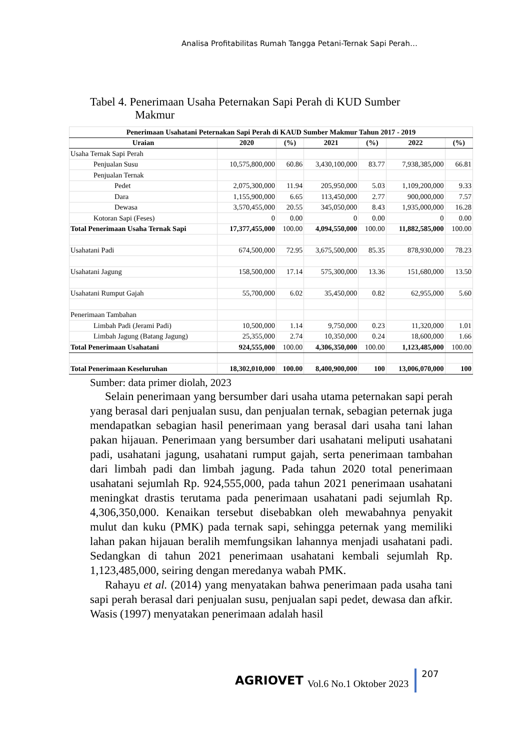Analisa Profitabilitas Rumah Tangga Petani-Ternak Sapi Perah…
Tabel 4. Penerimaan Usaha Peternakan Sapi Perah di KUD Sumber
Makmur
| Penerimaan Usahatani Peternakan Sapi Perah di KAUD Sumber Makmur Tahun 2017 - 2019 | | | | | | |
| --- | --- | --- | --- | --- | --- | --- |
| Uraian | 2020 | (%) | 2021 | (%) | 2022 | (%) |
| Usaha Ternak Sapi Perah | | | | | | |
| Penjualan Susu | 10,575,800,000 | 60.86 | 3,430,100,000 | 83.77 | 7,938,385,000 | 66.81 |
| Penjualan Ternak | | | | | | |
| Pedet | 2,075,300,000 | 11.94 | 205,950,000 | 5.03 | 1,109,200,000 | 9.33 |
| Dara | 1,155,900,000 | 6.65 | 113,450,000 | 2.77 | 900,000,000 | 7.57 |
| Dewasa | 3,570,455,000 | 20.55 | 345,050,000 | 8.43 | 1,935,000,000 | 16.28 |
| Kotoran Sapi (Feses) | 0 | 0.00 | 0 | 0.00 | 0 | 0.00 |
| Total Penerimaan Usaha Ternak Sapi | 17,377,455,000 | 100.00 | 4,094,550,000 | 100.00 | 11,882,585,000 | 100.00 |
| Usahatani Padi | 674,500,000 | 72.95 | 3,675,500,000 | 85.35 | 878,930,000 | 78.23 |
| Usahatani Jagung | 158,500,000 | 17.14 | 575,300,000 | 13.36 | 151,680,000 | 13.50 |
| Usahatani Rumput Gajah | 55,700,000 | 6.02 | 35,450,000 | 0.82 | 62,955,000 | 5.60 |
| Penerimaan Tambahan | | | | | | |
| Limbah Padi (Jerami Padi) | 10,500,000 | 1.14 | 9,750,000 | 0.23 | 11,320,000 | 1.01 |
| Limbah Jagung (Batang Jagung) | 25,355,000 | 2.74 | 10,350,000 | 0.24 | 18,600,000 | 1.66 |
| Total Penerimaan Usahatani | 924,555,000 | 100.00 | 4,306,350,000 | 100.00 | 1,123,485,000 | 100.00 |
| Total Penerimaan Keseluruhan | 18,302,010,000 | 100.00 | 8,400,900,000 | 100 | 13,006,070,000 | 100 |
Sumber: data primer diolah, 2023
Selain penerimaan yang bersumber dari usaha utama peternakan sapi perah yang berasal dari penjualan susu, dan penjualan ternak, sebagian peternak juga mendapatkan sebagian hasil penerimaan yang berasal dari usaha tani lahan pakan hijauan. Penerimaan yang bersumber dari usahatani meliputi usahatani padi, usahatani jagung, usahatani rumput gajah, serta penerimaan tambahan dari limbah padi dan limbah jagung. Pada tahun 2020 total penerimaan usahatani sejumlah Rp. 924,555,000, pada tahun 2021 penerimaan usahatani meningkat drastis terutama pada penerimaan usahatani padi sejumlah Rp. 4,306,350,000. Kenaikan tersebut disebabkan oleh mewabahnya penyakit mulut dan kuku (PMK) pada ternak sapi, sehingga peternak yang memiliki lahan pakan hijauan beralih memfungsikan lahannya menjadi usahatani padi. Sedangkan di tahun 2021 penerimaan usahatani kembali sejumlah Rp. 1,123,485,000, seiring dengan meredanya wabah PMK.
Rahayu et al. (2014) yang menyatakan bahwa penerimaan pada usaha tani sapi perah berasal dari penjualan susu, penjualan sapi pedet, dewasa dan afkir. Wasis (1997) menyatakan penerimaan adalah hasil
AGRIOVET Vol.6 No.1 Oktober 2023 207